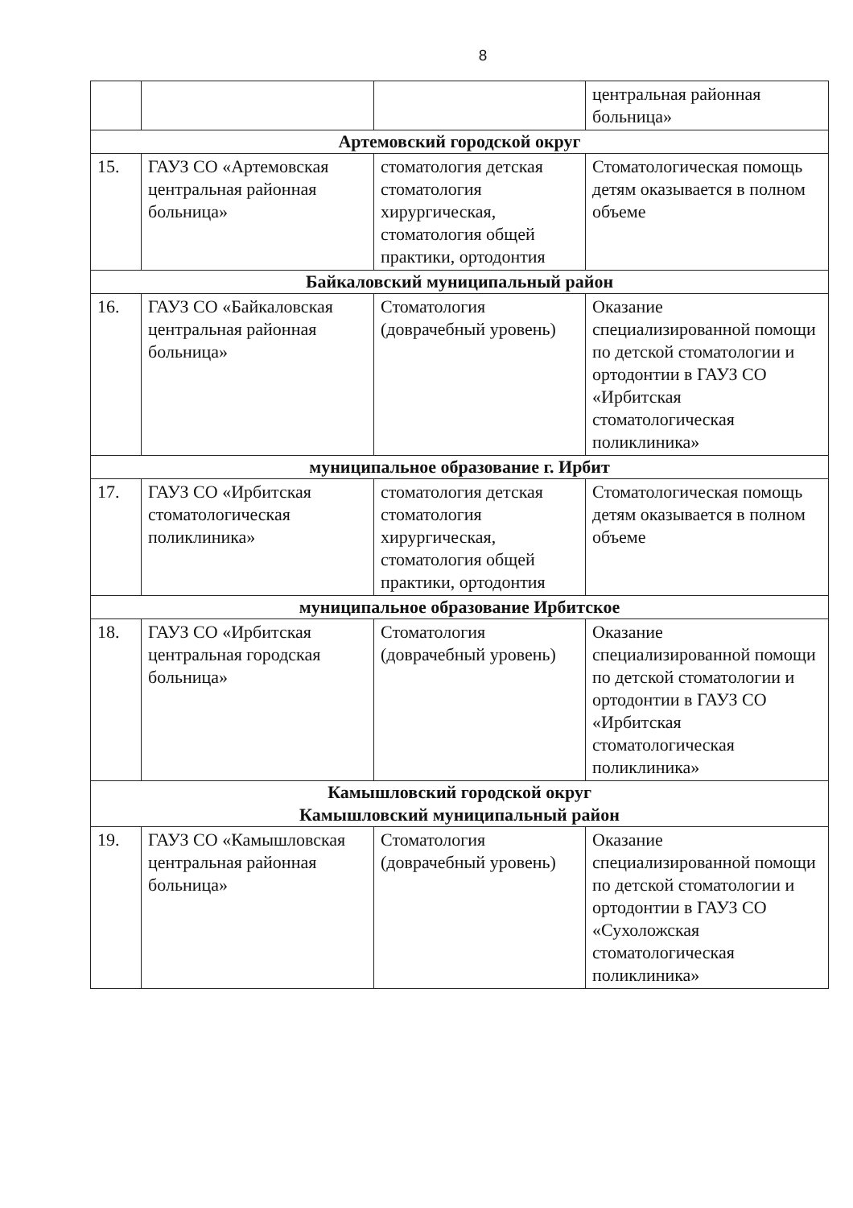8
| | | | центральная районная больница» |
| Артемовский городской округ | | | |
| 15. | ГАУЗ СО «Артемовская центральная районная больница» | стоматология детская стоматология хирургическая, стоматология общей практики, ортодонтия | Стоматологическая помощь детям оказывается в полном объеме |
| Байкаловский муниципальный район | | | |
| 16. | ГАУЗ СО «Байкаловская центральная районная больница» | Стоматология (доврачебный уровень) | Оказание специализированной помощи по детской стоматологии и ортодонтии в ГАУЗ СО «Ирбитская стоматологическая поликлиника» |
| муниципальное образование г. Ирбит | | | |
| 17. | ГАУЗ СО «Ирбитская стоматологическая поликлиника» | стоматология детская стоматология хирургическая, стоматология общей практики, ортодонтия | Стоматологическая помощь детям оказывается в полном объеме |
| муниципальное образование Ирбитское | | | |
| 18. | ГАУЗ СО «Ирбитская центральная городская больница» | Стоматология (доврачебный уровень) | Оказание специализированной помощи по детской стоматологии и ортодонтии в ГАУЗ СО «Ирбитская стоматологическая поликлиника» |
| Камышловский городской округ Камышловский муниципальный район | | | |
| 19. | ГАУЗ СО «Камышловская центральная районная больница» | Стоматология (доврачебный уровень) | Оказание специализированной помощи по детской стоматологии и ортодонтии в ГАУЗ СО «Сухоложская стоматологическая поликлиника» |